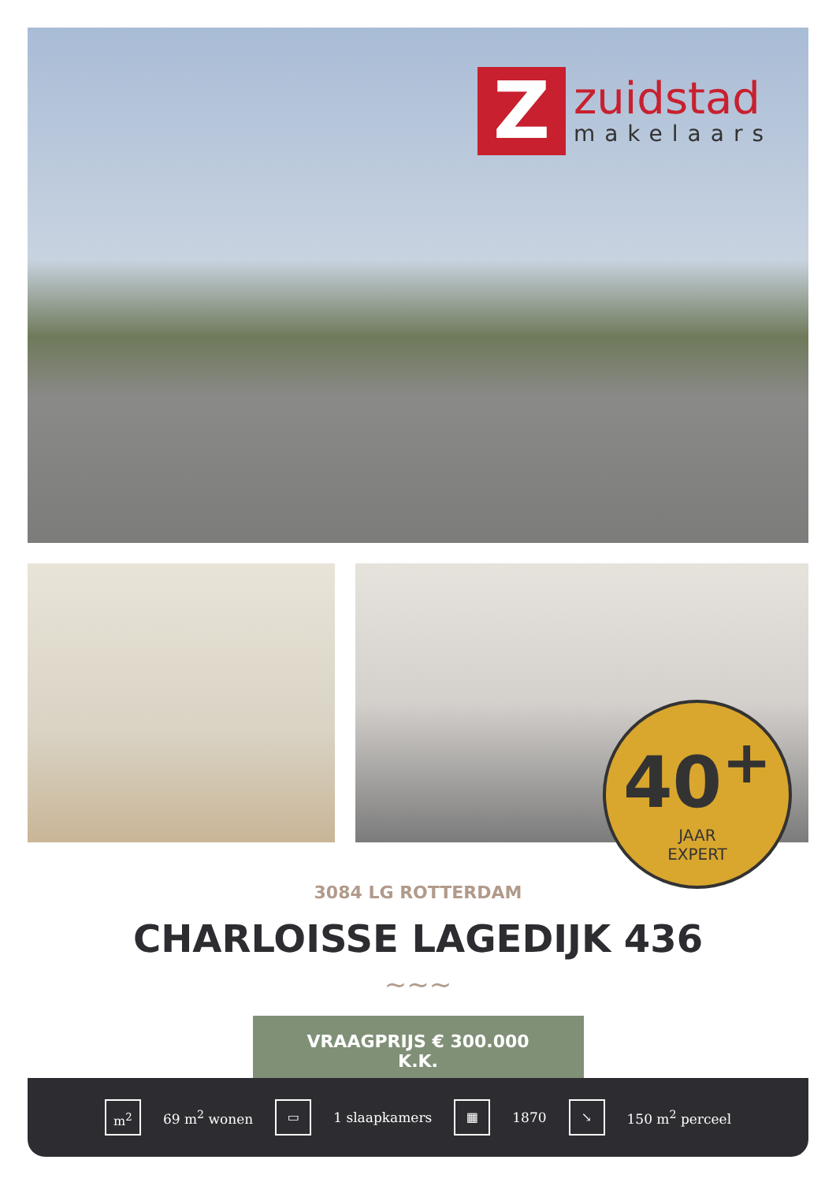Z
zuidstad
makelaars
40<sup>+</sup>
JAAR
EXPERT
3084 LG ROTTERDAM
CHARLOISSE LAGEDIJK 436
∼∼∼
VRAAGPRIJS € 300.000 K.K.
m<sup>2</sup>
69 m<sup>2</sup> wonen
▭
1 slaapkamers
▦
1870
↘
150 m<sup>2</sup> perceel